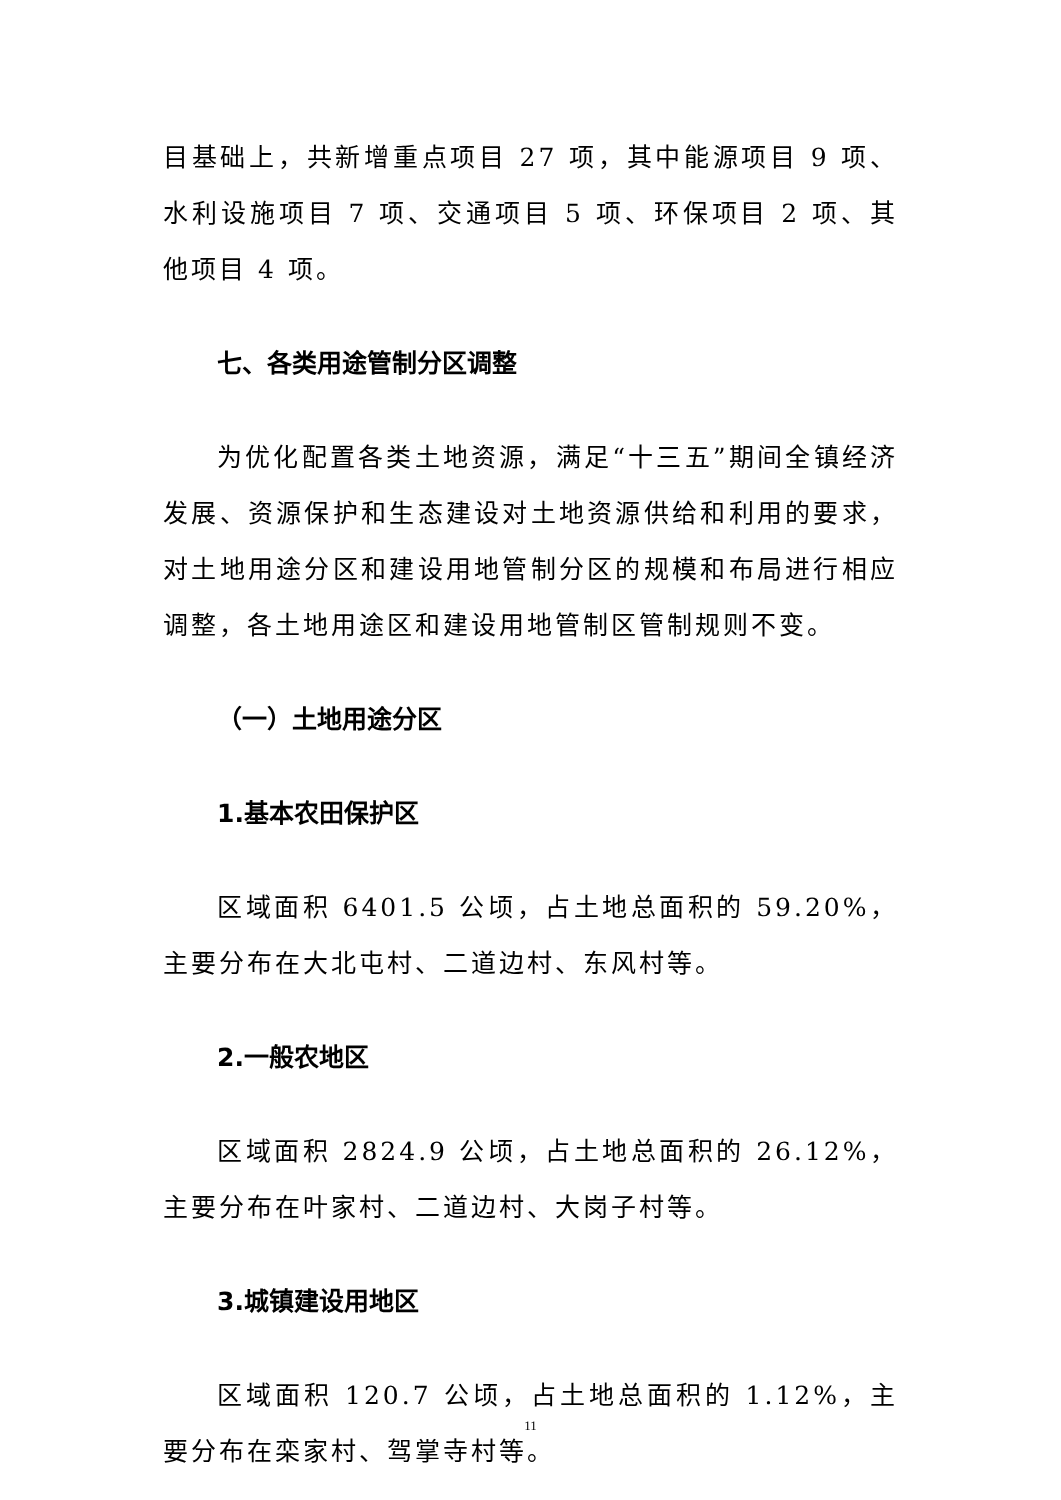目基础上，共新增重点项目 27 项，其中能源项目 9 项、水利设施项目 7 项、交通项目 5 项、环保项目 2 项、其他项目 4 项。
七、各类用途管制分区调整
为优化配置各类土地资源，满足“十三五”期间全镇经济发展、资源保护和生态建设对土地资源供给和利用的要求，对土地用途分区和建设用地管制分区的规模和布局进行相应调整，各土地用途区和建设用地管制区管制规则不变。
（一）土地用途分区
1.基本农田保护区
区域面积 6401.5 公顷，占土地总面积的 59.20%，主要分布在大北屯村、二道边村、东风村等。
2.一般农地区
区域面积 2824.9 公顷，占土地总面积的 26.12%，主要分布在叶家村、二道边村、大岗子村等。
3.城镇建设用地区
区域面积 120.7 公顷，占土地总面积的 1.12%，主要分布在栾家村、驾掌寺村等。
11